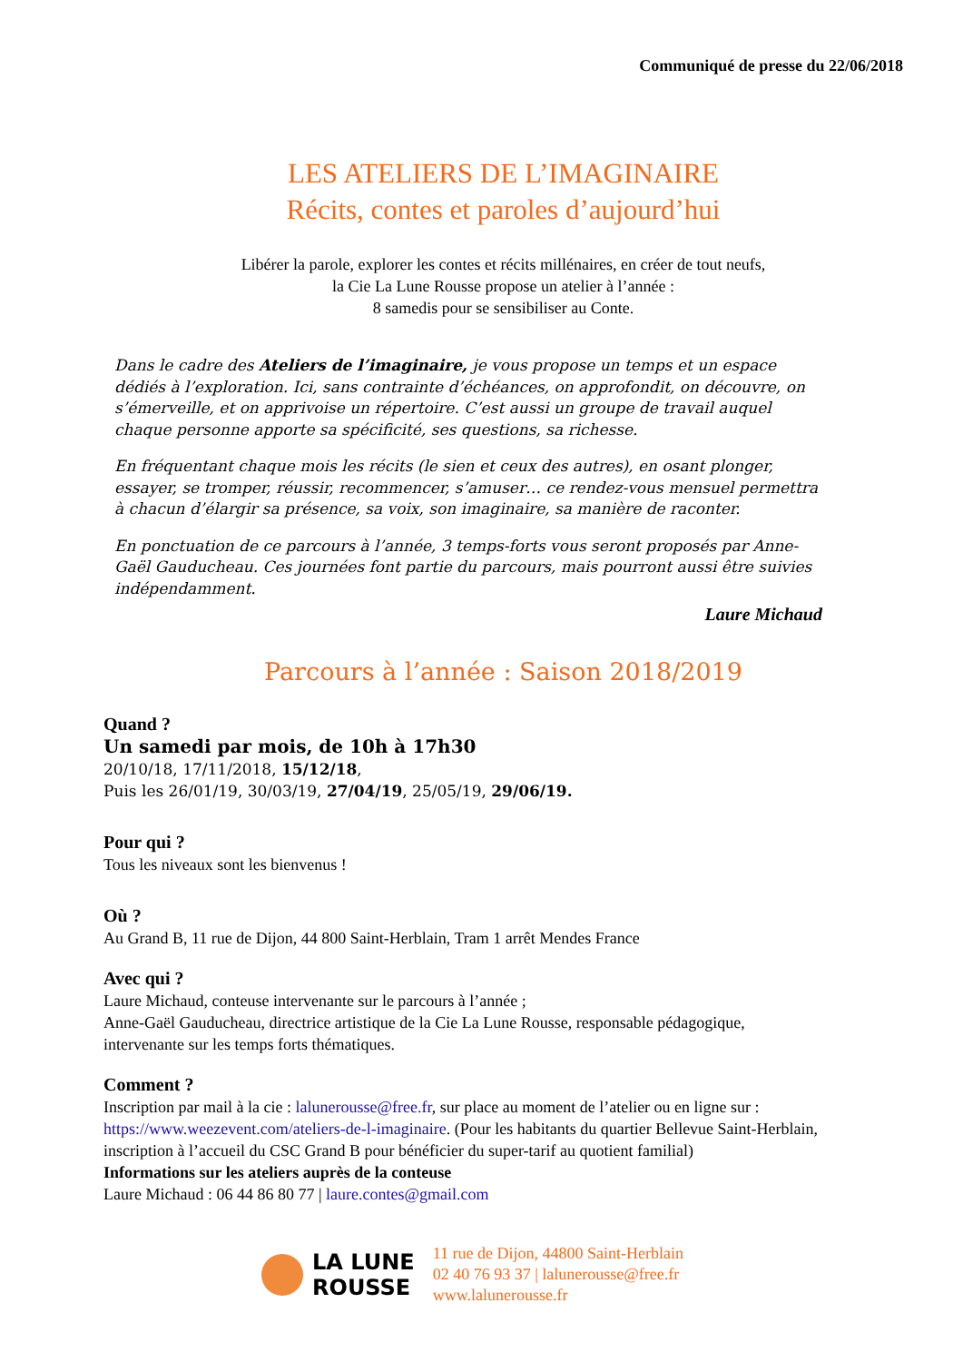Communiqué de presse du 22/06/2018
LES ATELIERS DE L’IMAGINAIRE
Récits, contes et paroles d’aujourd’hui
Libérer la parole, explorer les contes et récits millénaires, en créer de tout neufs,
la Cie La Lune Rousse propose un atelier à l’année :
8 samedis pour se sensibiliser au Conte.
Dans le cadre des Ateliers de l’imaginaire, je vous propose un temps et un espace dédiés à l’exploration. Ici, sans contrainte d’échéances, on approfondit, on découvre, on s’émerveille, et on apprivoise un répertoire. C’est aussi un groupe de travail auquel chaque personne apporte sa spécificité, ses questions, sa richesse.
En fréquentant chaque mois les récits (le sien et ceux des autres), en osant plonger, essayer, se tromper, réussir, recommencer, s’amuser… ce rendez-vous mensuel permettra à chacun d’élargir sa présence, sa voix, son imaginaire, sa manière de raconter.
En ponctuation de ce parcours à l’année, 3 temps-forts vous seront proposés par Anne-Gaël Gauducheau. Ces journées font partie du parcours, mais pourront aussi être suivies indépendamment.
Laure Michaud
Parcours à l’année : Saison 2018/2019
Quand ?
Un samedi par mois, de 10h à 17h30
20/10/18, 17/11/2018, 15/12/18,
Puis les 26/01/19, 30/03/19, 27/04/19, 25/05/19, 29/06/19.
Pour qui ?
Tous les niveaux sont les bienvenus !
Où ?
Au Grand B, 11 rue de Dijon, 44 800 Saint-Herblain, Tram 1 arrêt Mendes France
Avec qui ?
Laure Michaud, conteuse intervenante sur le parcours à l’année ;
Anne-Gaël Gauducheau, directrice artistique de la Cie La Lune Rousse, responsable pédagogique, intervenante sur les temps forts thématiques.
Comment ?
Inscription par mail à la cie : lalunerousse@free.fr, sur place au moment de l’atelier ou en ligne sur : https://www.weezevent.com/ateliers-de-l-imaginaire. (Pour les habitants du quartier Bellevue Saint-Herblain, inscription à l’accueil du CSC Grand B pour bénéficier du super-tarif au quotient familial)
Informations sur les ateliers auprès de la conteuse
Laure Michaud : 06 44 86 80 77 | laure.contes@gmail.com
LA LUNE
ROUSSE
11 rue de Dijon, 44800 Saint-Herblain
02 40 76 93 37 | lalunerousse@free.fr
www.lalunerousse.fr